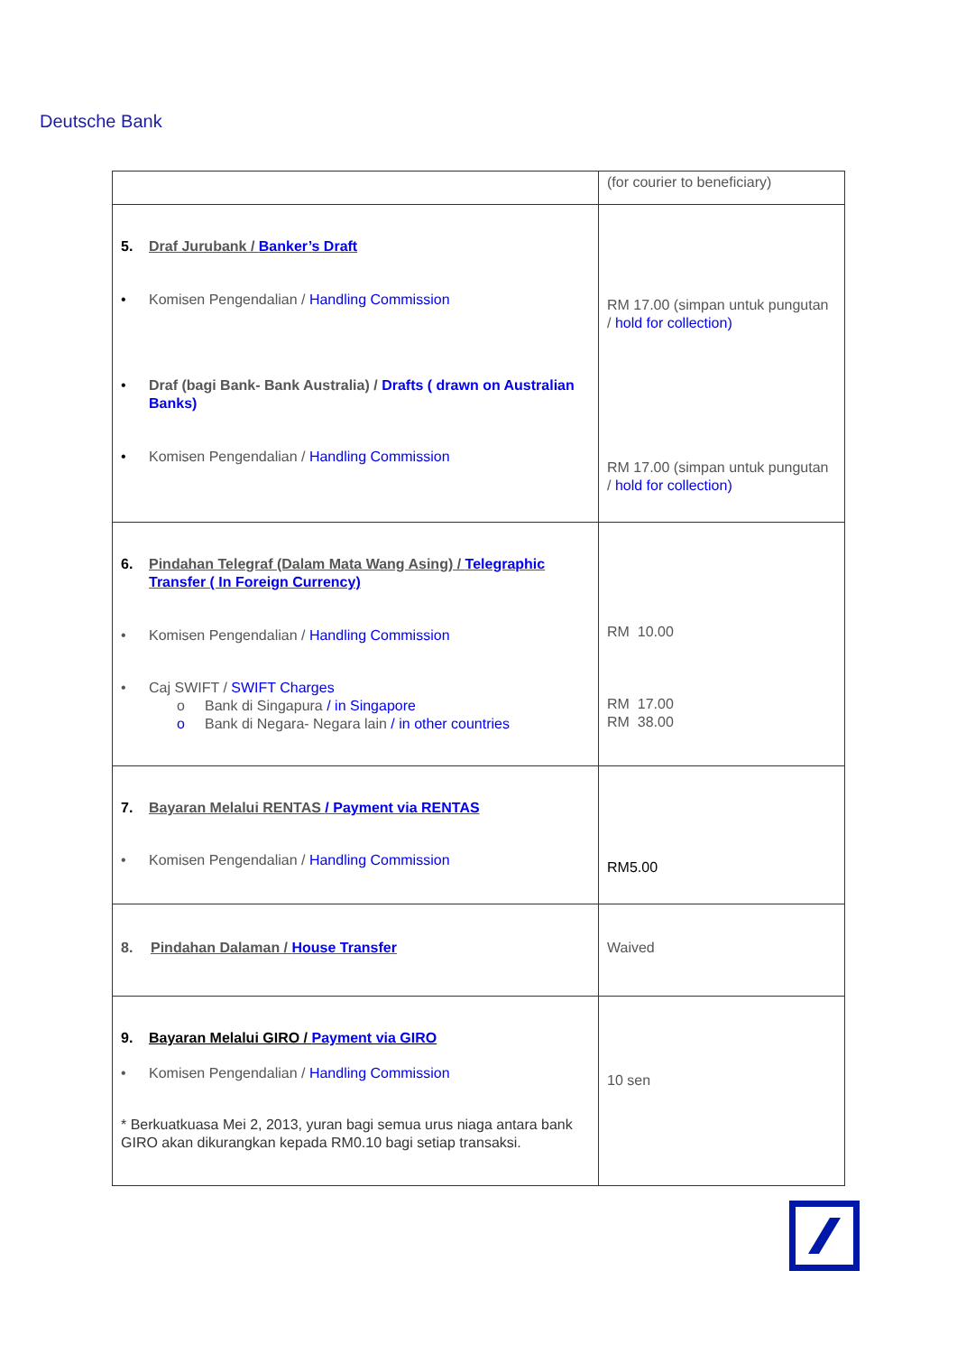Deutsche Bank
| | (for courier to beneficiary) |
| 5. Draf Jurubank / Banker’s Draft • Komisen Pengendalian / Handling Commission • Draf (bagi Bank- Bank Australia) / Drafts ( drawn on Australian Banks) • Komisen Pengendalian / Handling Commission | RM 17.00 (simpan untuk pungutan / hold for collection) RM 17.00 (simpan untuk pungutan / hold for collection) |
| 6. Pindahan Telegraf (Dalam Mata Wang Asing) / Telegraphic Transfer ( In Foreign Currency) • Komisen Pengendalian / Handling Commission • Caj SWIFT / SWIFT Charges o Bank di Singapura / in Singapore o Bank di Negara- Negara lain / in other countries | RM 10.00 RM 17.00 RM 38.00 |
| 7. Bayaran Melalui RENTAS / Payment via RENTAS • Komisen Pengendalian / Handling Commission | RM5.00 |
| 8. Pindahan Dalaman / House Transfer | Waived |
| 9. Bayaran Melalui GIRO / Payment via GIRO • Komisen Pengendalian / Handling Commission * Berkuatkuasa Mei 2, 2013, yuran bagi semua urus niaga antara bank GIRO akan dikurangkan kepada RM0.10 bagi setiap transaksi. | 10 sen |